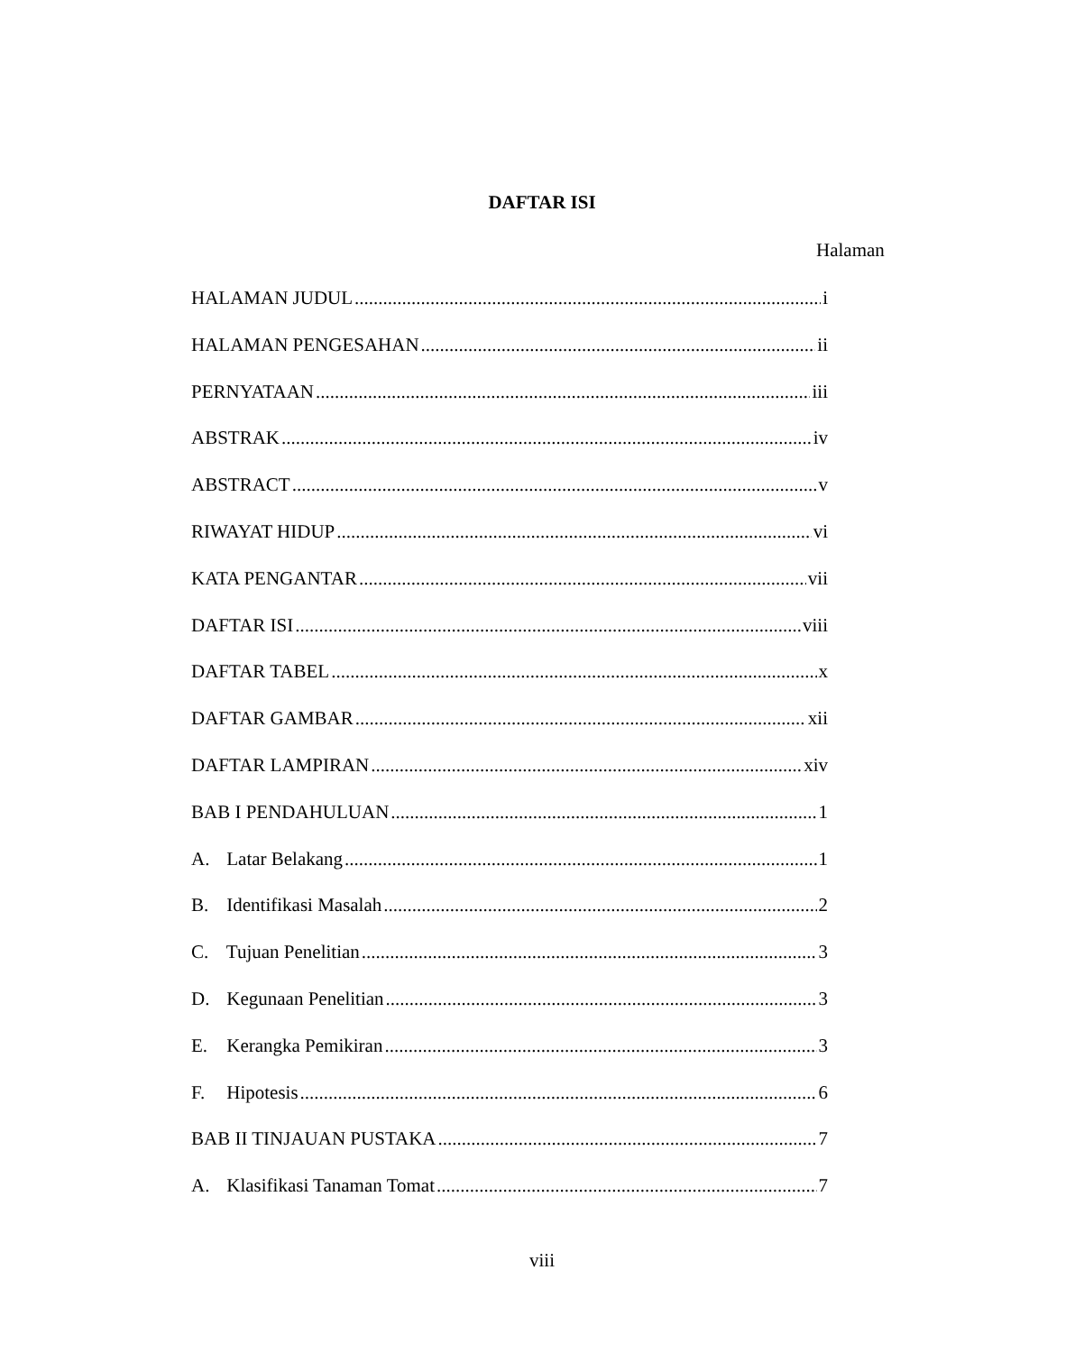DAFTAR ISI
Halaman
HALAMAN JUDUL i
HALAMAN PENGESAHAN ii
PERNYATAAN iii
ABSTRAK iv
ABSTRACT v
RIWAYAT HIDUP vi
KATA PENGANTAR vii
DAFTAR ISI viii
DAFTAR TABEL x
DAFTAR GAMBAR xii
DAFTAR LAMPIRAN xiv
BAB I PENDAHULUAN 1
A. Latar Belakang 1
B. Identifikasi Masalah 2
C. Tujuan Penelitian 3
D. Kegunaan Penelitian 3
E. Kerangka Pemikiran 3
F. Hipotesis 6
BAB II TINJAUAN PUSTAKA 7
A. Klasifikasi Tanaman Tomat 7
viii